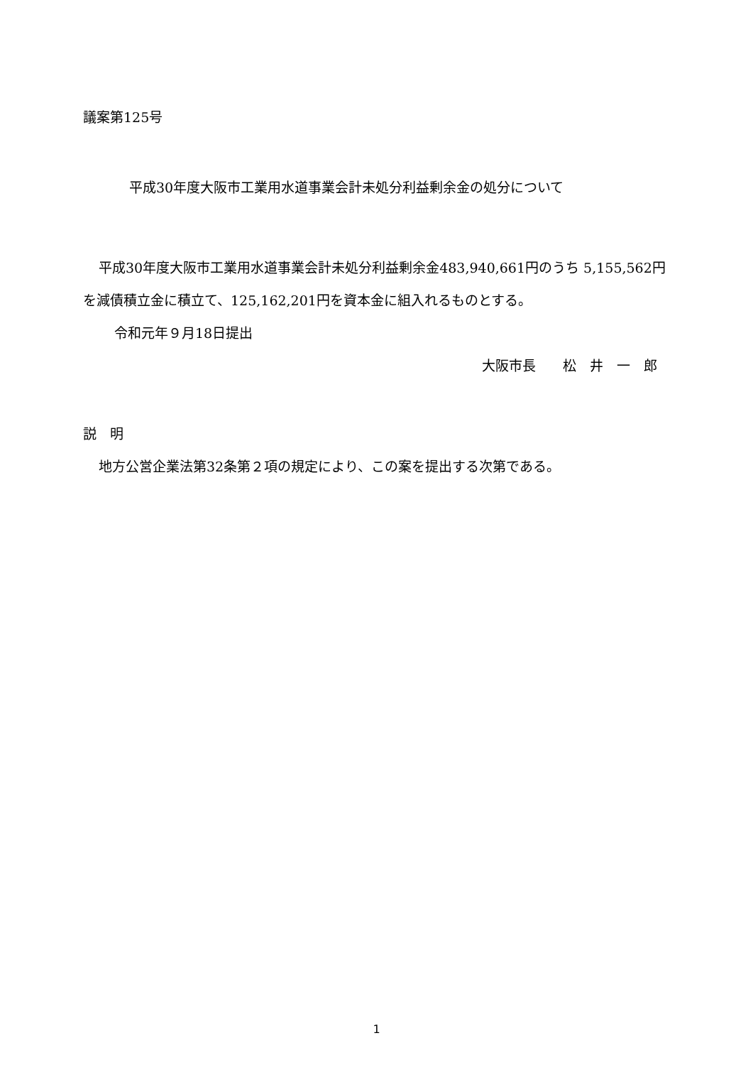議案第125号
平成30年度大阪市工業用水道事業会計未処分利益剰余金の処分について
平成30年度大阪市工業用水道事業会計未処分利益剰余金483,940,661円のうち 5,155,562円を減債積立金に積立て、125,162,201円を資本金に組入れるものとする。
令和元年９月18日提出
大阪市長　　松　井　一　郎
説　明
地方公営企業法第32条第２項の規定により、この案を提出する次第である。
1